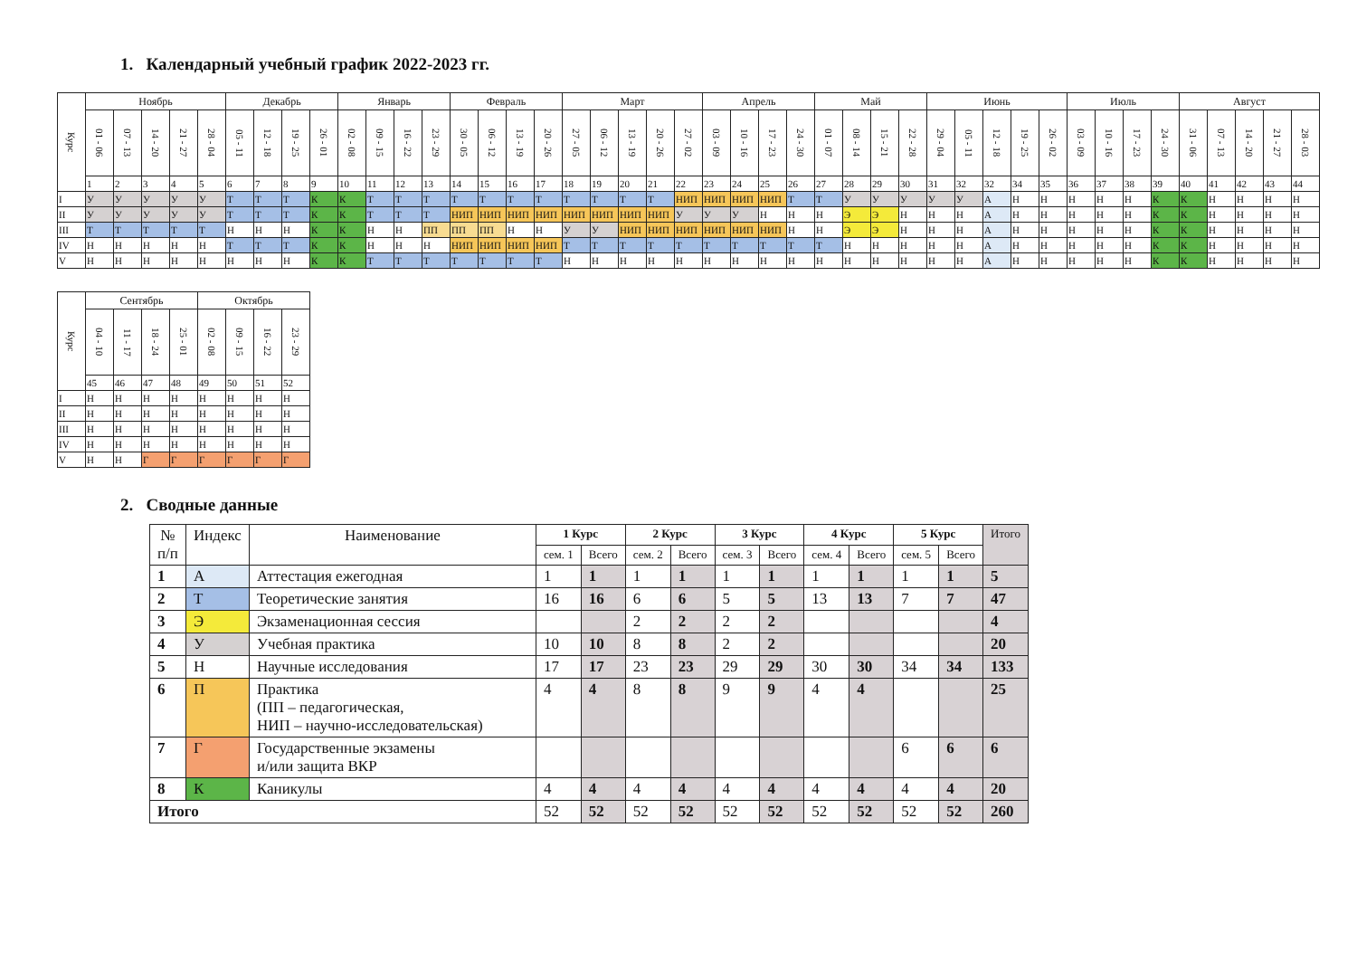1. Календарный учебный график 2022-2023 гг.
| Курс | Ноябрь | | | | | Декабрь | | | | Январь | | | | Февраль | | | | Март | | | | | Апрель | | | | Май | | | | Июнь | | | | | Июль | | | | Август | | | | |
| --- | --- | --- | --- | --- | --- | --- | --- | --- | --- | --- | --- | --- | --- | --- | --- | --- | --- | --- | --- | --- | --- | --- | --- | --- | --- | --- | --- | --- | --- | --- | --- | --- | --- | --- | --- | --- | --- | --- | --- | --- | --- | --- | --- | --- |
| | 01 - 06 | 07 - 13 | 14 - 20 | 21 - 27 | 28 - 04 | 05 - 11 | 12 - 18 | 19 - 25 | 26 - 01 | 02 - 08 | 09 - 15 | 16 - 22 | 23 - 29 | 30 - 05 | 06 - 12 | 13 - 19 | 20 - 26 | 27 - 05 | 06 - 12 | 13 - 19 | 20 - 26 | 27 - 02 | 03 - 09 | 10 - 16 | 17 - 23 | 24 - 30 | 01 - 07 | 08 - 14 | 15 - 21 | 22 - 28 | 29 - 04 | 05 - 11 | 12 - 18 | 19 - 25 | 26 - 02 | 03 - 09 | 10 - 16 | 17 - 23 | 24 - 30 | 31 - 06 | 07 - 13 | 14 - 20 | 21 - 27 | 28 - 03 |
| | 1 | 2 | 3 | 4 | 5 | 6 | 7 | 8 | 9 | 10 | 11 | 12 | 13 | 14 | 15 | 16 | 17 | 18 | 19 | 20 | 21 | 22 | 23 | 24 | 25 | 26 | 27 | 28 | 29 | 30 | 31 | 32 | 32 | 34 | 35 | 36 | 37 | 38 | 39 | 40 | 41 | 42 | 43 | 44 |
| I | У | У | У | У | У | Т | Т | Т | К | К | Т | Т | Т | Т | Т | Т | Т | Т | Т | Т | Т | НИП | НИП | НИП | НИП | Т | Т | У | У | У | У | У | А | Н | Н | Н | Н | Н | К | К | Н | Н | Н | Н |
| II | У | У | У | У | У | Т | Т | Т | К | К | Т | Т | Т | НИП | НИП | НИП | НИП | НИП | НИП | НИП | НИП | У | У | У | Н | Н | Н | Э | Э | Н | Н | Н | А | Н | Н | Н | Н | Н | К | К | Н | Н | Н | Н |
| III | Т | Т | Т | Т | Т | Н | Н | Н | К | К | Н | Н | ПП | ПП | ПП | Н | Н | У | У | НИП | НИП | НИП | НИП | НИП | НИП | Н | Н | Э | Э | Н | Н | Н | А | Н | Н | Н | Н | Н | К | К | Н | Н | Н | Н |
| IV | Н | Н | Н | Н | Н | Т | Т | Т | К | К | Н | Н | Н | НИП | НИП | НИП | НИП | Т | Т | Т | Т | Т | Т | Т | Т | Т | Т | Н | Н | Н | Н | Н | А | Н | Н | Н | Н | Н | К | К | Н | Н | Н | Н |
| V | Н | Н | Н | Н | Н | Н | Н | Н | К | К | Т | Т | Т | Т | Т | Т | Т | Н | Н | Н | Н | Н | Н | Н | Н | Н | Н | Н | Н | Н | Н | Н | А | Н | Н | Н | Н | Н | К | К | Н | Н | Н | Н |
| Курс | Сентябрь | | | | Октябрь | | | |
| --- | --- | --- | --- | --- | --- | --- | --- | --- |
| | 04 - 10 | 11 - 17 | 18 - 24 | 25 - 01 | 02 - 08 | 09 - 15 | 16 - 22 | 23 - 29 |
| | 45 | 46 | 47 | 48 | 49 | 50 | 51 | 52 |
| I | Н | Н | Н | Н | Н | Н | Н | Н |
| II | Н | Н | Н | Н | Н | Н | Н | Н |
| III | Н | Н | Н | Н | Н | Н | Н | Н |
| IV | Н | Н | Н | Н | Н | Н | Н | Н |
| V | Н | Н | Г | Г | Г | Г | Г | Г |
2. Сводные данные
| № п/п | Индекс | Наименование | 1 Курс | | 2 Курс | | 3 Курс | | 4 Курс | | 5 Курс | | Итого |
| --- | --- | --- | --- | --- | --- | --- | --- | --- | --- | --- | --- | --- | --- |
| | | | сем. 1 | Всего | сем. 2 | Всего | сем. 3 | Всего | сем. 4 | Всего | сем. 5 | Всего | |
| 1 | А | Аттестация ежегодная | 1 | 1 | 1 | 1 | 1 | 1 | 1 | 1 | 1 | 1 | 5 |
| 2 | Т | Теоретические занятия | 16 | 16 | 6 | 6 | 5 | 5 | 13 | 13 | 7 | 7 | 47 |
| 3 | Э | Экзаменационная сессия | | | 2 | 2 | 2 | 2 | | | | | 4 |
| 4 | У | Учебная практика | 10 | 10 | 8 | 8 | 2 | 2 | | | | | 20 |
| 5 | Н | Научные исследования | 17 | 17 | 23 | 23 | 29 | 29 | 30 | 30 | 34 | 34 | 133 |
| 6 | П | Практика (ПП – педагогическая, НИП – научно-исследовательская) | 4 | 4 | 8 | 8 | 9 | 9 | 4 | 4 | | | 25 |
| 7 | Г | Государственные экзамены и/или защита ВКР | | | | | | | | | 6 | 6 | 6 |
| 8 | К | Каникулы | 4 | 4 | 4 | 4 | 4 | 4 | 4 | 4 | 4 | 4 | 20 |
| Итого | | | 52 | 52 | 52 | 52 | 52 | 52 | 52 | 52 | 52 | 52 | 260 |